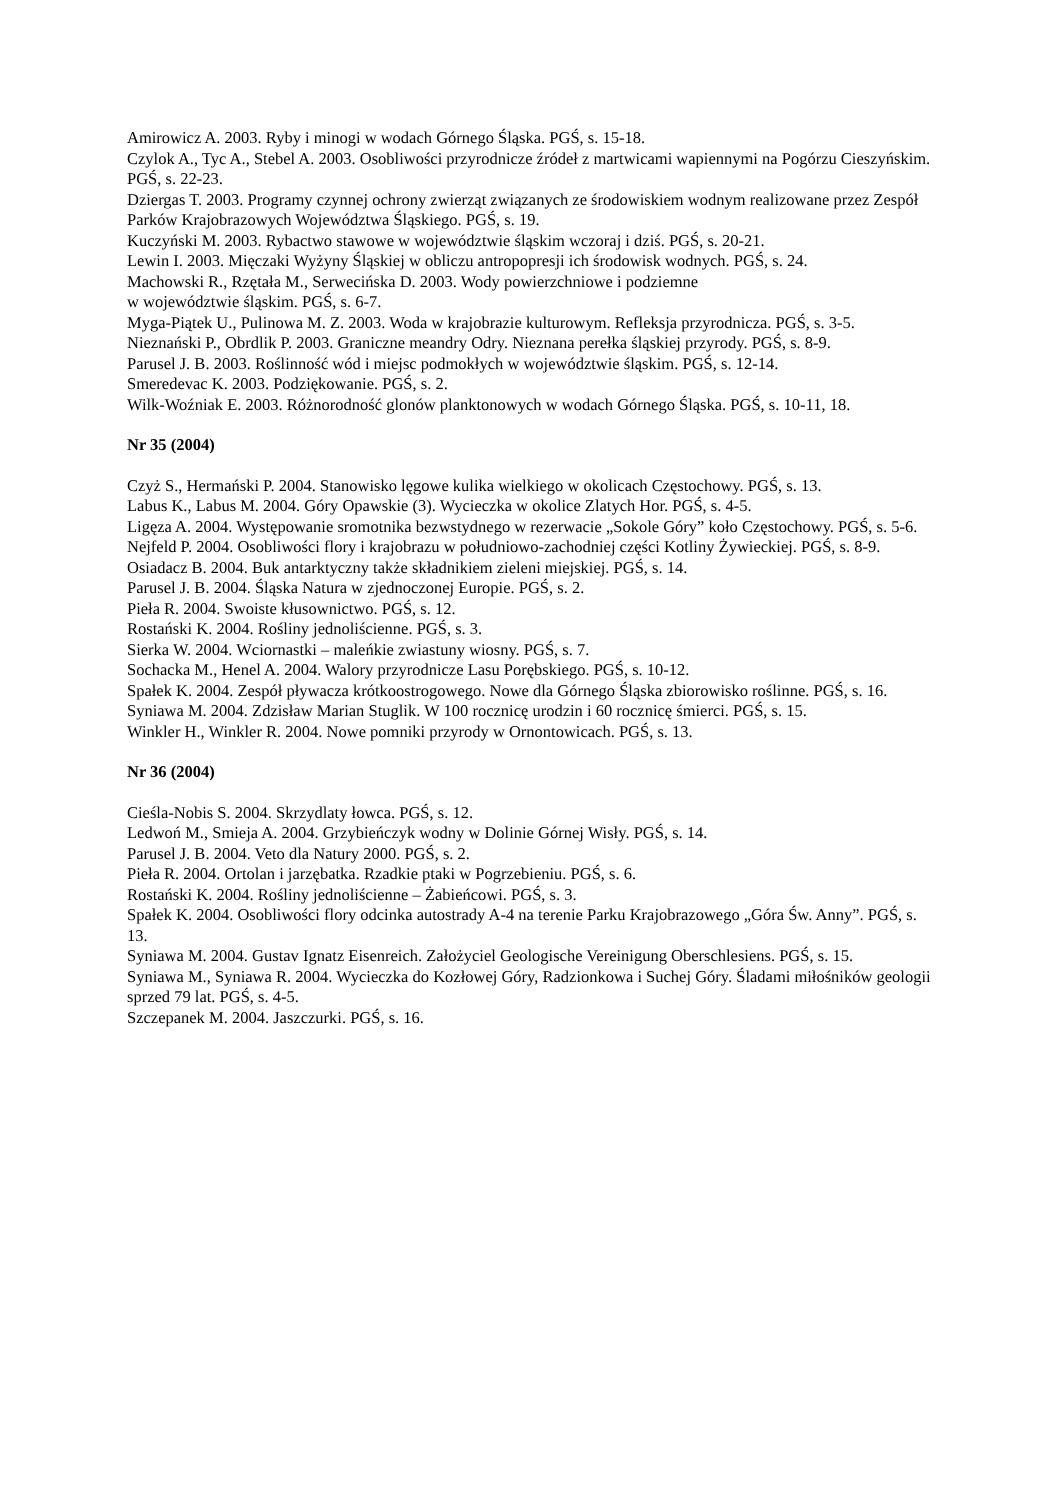Amirowicz A. 2003. Ryby i minogi w wodach Górnego Śląska. PGŚ, s. 15-18.
Czylok A., Tyc A., Stebel A. 2003. Osobliwości przyrodnicze źródeł z martwicami wapiennymi na Pogórzu Cieszyńskim. PGŚ, s. 22-23.
Dziergas T. 2003. Programy czynnej ochrony zwierząt związanych ze środowiskiem wodnym realizowane przez Zespół Parków Krajobrazowych Województwa Śląskiego. PGŚ, s. 19.
Kuczyński M. 2003. Rybactwo stawowe w województwie śląskim wczoraj i dziś. PGŚ, s. 20-21.
Lewin I. 2003. Mięczaki Wyżyny Śląskiej w obliczu antropopresji ich środowisk wodnych. PGŚ, s. 24.
Machowski R., Rzętała M., Serwecińska D. 2003. Wody powierzchniowe i podziemne
w województwie śląskim. PGŚ, s. 6-7.
Myga-Piątek U., Pulinowa M. Z. 2003. Woda w krajobrazie kulturowym. Refleksja przyrodnicza. PGŚ, s. 3-5.
Nieznański P., Obrdlik P. 2003. Graniczne meandry Odry. Nieznana perełka śląskiej przyrody. PGŚ, s. 8-9.
Parusel J. B. 2003. Roślinność wód i miejsc podmokłych w województwie śląskim. PGŚ, s. 12-14.
Smeredevac K. 2003. Podziękowanie. PGŚ, s. 2.
Wilk-Woźniak E. 2003. Różnorodność glonów planktonowych w wodach Górnego Śląska. PGŚ, s. 10-11, 18.
Nr 35 (2004)
Czyż S., Hermański P. 2004. Stanowisko lęgowe kulika wielkiego w okolicach Częstochowy. PGŚ, s. 13.
Labus K., Labus M. 2004. Góry Opawskie (3). Wycieczka w okolice Zlatych Hor. PGŚ, s. 4-5.
Ligęza A. 2004. Występowanie sromotnika bezwstydnego w rezerwacie „Sokole Góry” koło Częstochowy. PGŚ, s. 5-6.
Nejfeld P. 2004. Osobliwości flory i krajobrazu w południowo-zachodniej części Kotliny Żywieckiej. PGŚ, s. 8-9.
Osiadacz B. 2004. Buk antarktyczny także składnikiem zieleni miejskiej. PGŚ, s. 14.
Parusel J. B. 2004. Śląska Natura w zjednoczonej Europie. PGŚ, s. 2.
Pieła R. 2004. Swoiste kłusownictwo. PGŚ, s. 12.
Rostański K. 2004. Rośliny jednoliścienne. PGŚ, s. 3.
Sierka W. 2004. Wciornastki – maleńkie zwiastuny wiosny. PGŚ, s. 7.
Sochacka M., Henel A. 2004. Walory przyrodnicze Lasu Porębskiego. PGŚ, s. 10-12.
Spałek K. 2004. Zespół pływacza krótkoostrogowego. Nowe dla Górnego Śląska zbiorowisko roślinne. PGŚ, s. 16.
Syniawa M. 2004. Zdzisław Marian Stuglik. W 100 rocznicę urodzin i 60 rocznicę śmierci. PGŚ, s. 15.
Winkler H., Winkler R. 2004. Nowe pomniki przyrody w Ornontowicach. PGŚ, s. 13.
Nr 36 (2004)
Cieśla-Nobis S. 2004. Skrzydlaty łowca. PGŚ, s. 12.
Ledwoń M., Smieja A. 2004. Grzybieńczyk wodny w Dolinie Górnej Wisły. PGŚ, s. 14.
Parusel J. B. 2004. Veto dla Natury 2000. PGŚ, s. 2.
Pieła R. 2004. Ortolan i jarzębatka. Rzadkie ptaki w Pogrzebieniu. PGŚ, s. 6.
Rostański K. 2004. Rośliny jednoliścienne – Żabieńcowi. PGŚ, s. 3.
Spałek K. 2004. Osobliwości flory odcinka autostrady A-4 na terenie Parku Krajobrazowego „Góra Św. Anny”. PGŚ, s. 13.
Syniawa M. 2004. Gustav Ignatz Eisenreich. Założyciel Geologische Vereinigung Oberschlesiens. PGŚ, s. 15.
Syniawa M., Syniawa R. 2004. Wycieczka do Kozłowej Góry, Radzionkowa i Suchej Góry. Śladami miłośników geologii sprzed 79 lat. PGŚ, s. 4-5.
Szczepanek M. 2004. Jaszczurki. PGŚ, s. 16.